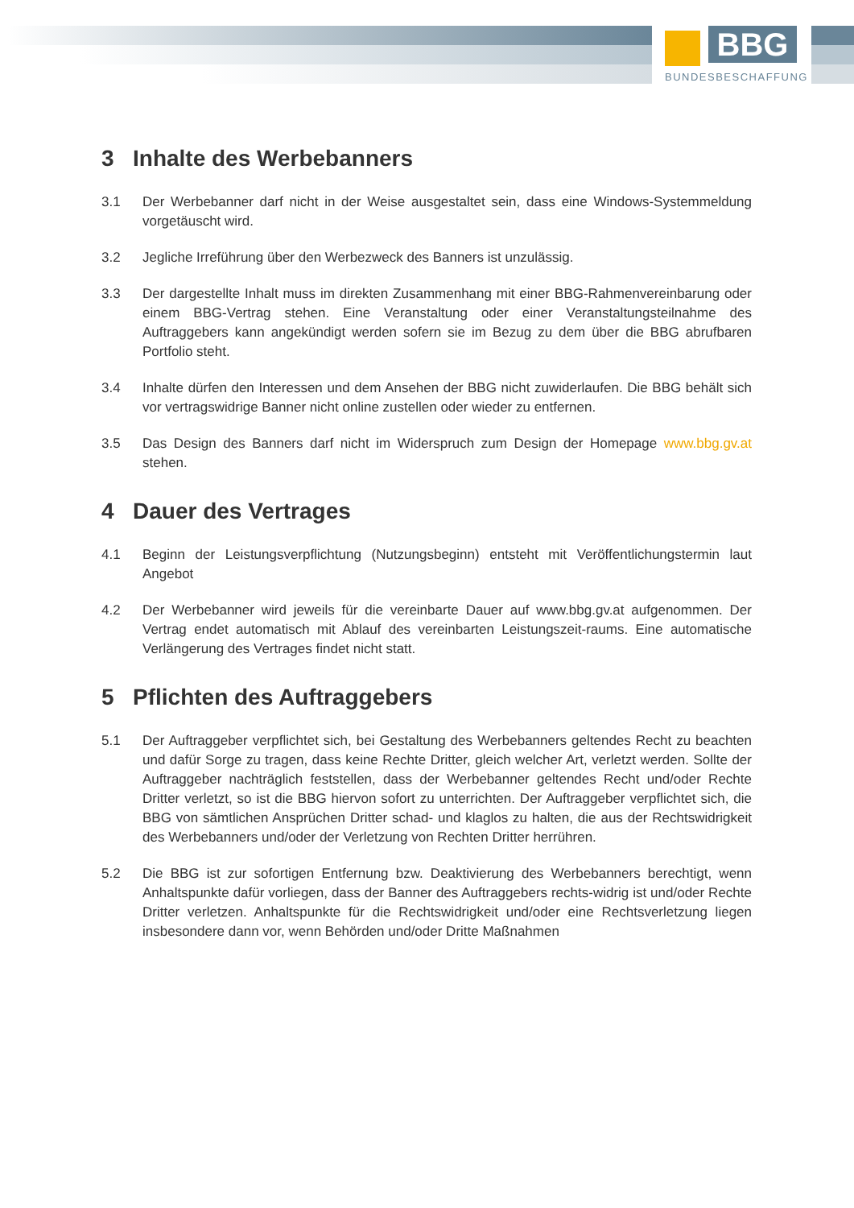BBG
BUNDESBESCHAFFUNG
3 Inhalte des Werbebanners
3.1 Der Werbebanner darf nicht in der Weise ausgestaltet sein, dass eine Windows-Systemmeldung vorgetäuscht wird.
3.2 Jegliche Irreführung über den Werbezweck des Banners ist unzulässig.
3.3 Der dargestellte Inhalt muss im direkten Zusammenhang mit einer BBG-Rahmenvereinbarung oder einem BBG-Vertrag stehen. Eine Veranstaltung oder einer Veranstaltungsteilnahme des Auftraggebers kann angekündigt werden sofern sie im Bezug zu dem über die BBG abrufbaren Portfolio steht.
3.4 Inhalte dürfen den Interessen und dem Ansehen der BBG nicht zuwiderlaufen. Die BBG behält sich vor vertragswidrige Banner nicht online zustellen oder wieder zu entfernen.
3.5 Das Design des Banners darf nicht im Widerspruch zum Design der Homepage www.bbg.gv.at stehen.
4 Dauer des Vertrages
4.1 Beginn der Leistungsverpflichtung (Nutzungsbeginn) entsteht mit Veröffentlichungstermin laut Angebot
4.2 Der Werbebanner wird jeweils für die vereinbarte Dauer auf www.bbg.gv.at aufgenommen. Der Vertrag endet automatisch mit Ablauf des vereinbarten Leistungszeit-raums. Eine automatische Verlängerung des Vertrages findet nicht statt.
5 Pflichten des Auftraggebers
5.1 Der Auftraggeber verpflichtet sich, bei Gestaltung des Werbebanners geltendes Recht zu beachten und dafür Sorge zu tragen, dass keine Rechte Dritter, gleich welcher Art, verletzt werden. Sollte der Auftraggeber nachträglich feststellen, dass der Werbebanner geltendes Recht und/oder Rechte Dritter verletzt, so ist die BBG hiervon sofort zu unterrichten. Der Auftraggeber verpflichtet sich, die BBG von sämtlichen Ansprüchen Dritter schad- und klaglos zu halten, die aus der Rechtswidrigkeit des Werbebanners und/oder der Verletzung von Rechten Dritter herrühren.
5.2 Die BBG ist zur sofortigen Entfernung bzw. Deaktivierung des Werbebanners berechtigt, wenn Anhaltspunkte dafür vorliegen, dass der Banner des Auftraggebers rechts-widrig ist und/oder Rechte Dritter verletzen. Anhaltspunkte für die Rechtswidrigkeit und/oder eine Rechtsverletzung liegen insbesondere dann vor, wenn Behörden und/oder Dritte Maßnahmen